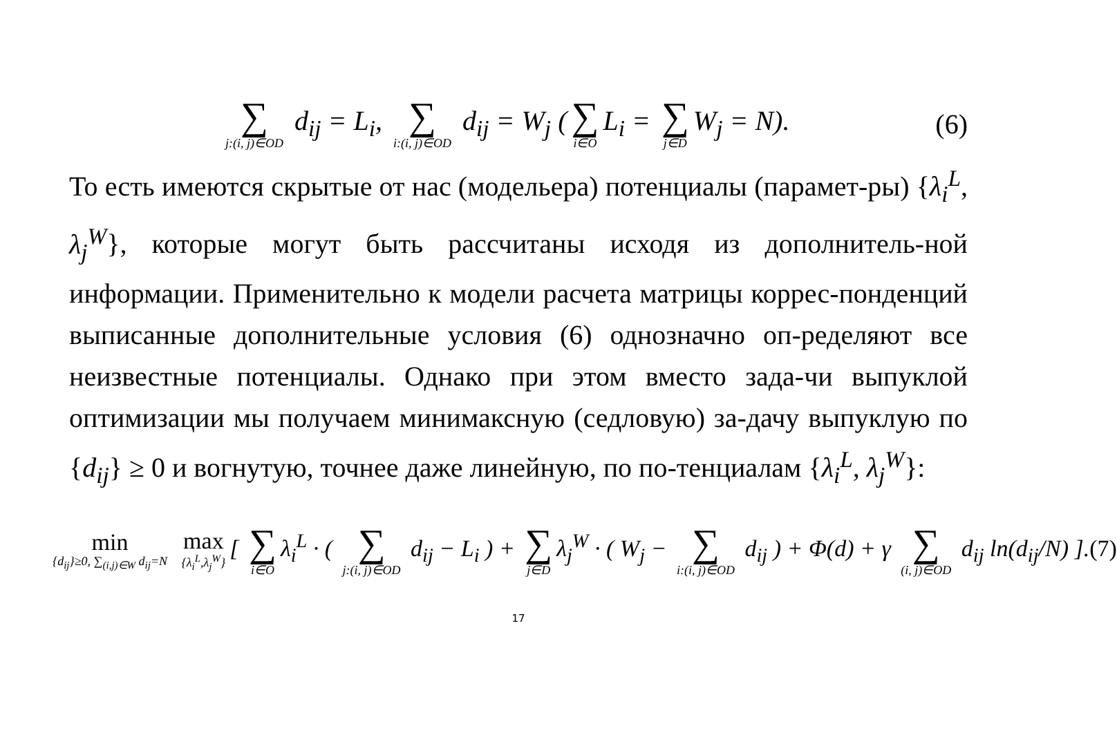∑ j:(i, j)∈OD d<sub>ij</sub> = L<sub>i</sub>, ∑ i:(i, j)∈OD d<sub>ij</sub> = W<sub>j</sub> (∑ i∈O L<sub>i</sub> = ∑ j∈D W<sub>j</sub> = N). (6)
То есть имеются скрытые от нас (модельера) потенциалы (парамет-ры) {λ<sub>i</sub><sup>L</sup>, λ<sub>j</sub><sup>W</sup>}, которые могут быть рассчитаны исходя из дополнитель-ной информации. Применительно к модели расчета матрицы коррес-понденций выписанные дополнительные условия (6) однозначно оп-ределяют все неизвестные потенциалы. Однако при этом вместо зада-чи выпуклой оптимизации мы получаем минимаксную (седловую) за-дачу выпуклую по {d<sub>ij</sub>} ≥ 0 и вогнутую, точнее даже линейную, по по-тенциалам {λ<sub>i</sub><sup>L</sup>, λ<sub>j</sub><sup>W</sup>}:
min {d<sub>ij</sub>}≥0, ∑<sub>(i,j)∈W</sub> d<sub>ij</sub>=N max {λ<sub>i</sub><sup>L</sup>,λ<sub>j</sub><sup>W</sup>} [ ∑ i∈O λ<sub>i</sub><sup>L</sup> · ( ∑ j:(i, j)∈OD d<sub>ij</sub> − L<sub>i</sub> ) + ∑ j∈D λ<sub>j</sub><sup>W</sup> · ( W<sub>j</sub> − ∑ i:(i, j)∈OD d<sub>ij</sub> ) + Φ(d) + γ ∑ (i, j)∈OD d<sub>ij</sub> ln(d<sub>ij</sub>/N) ].(7)
17